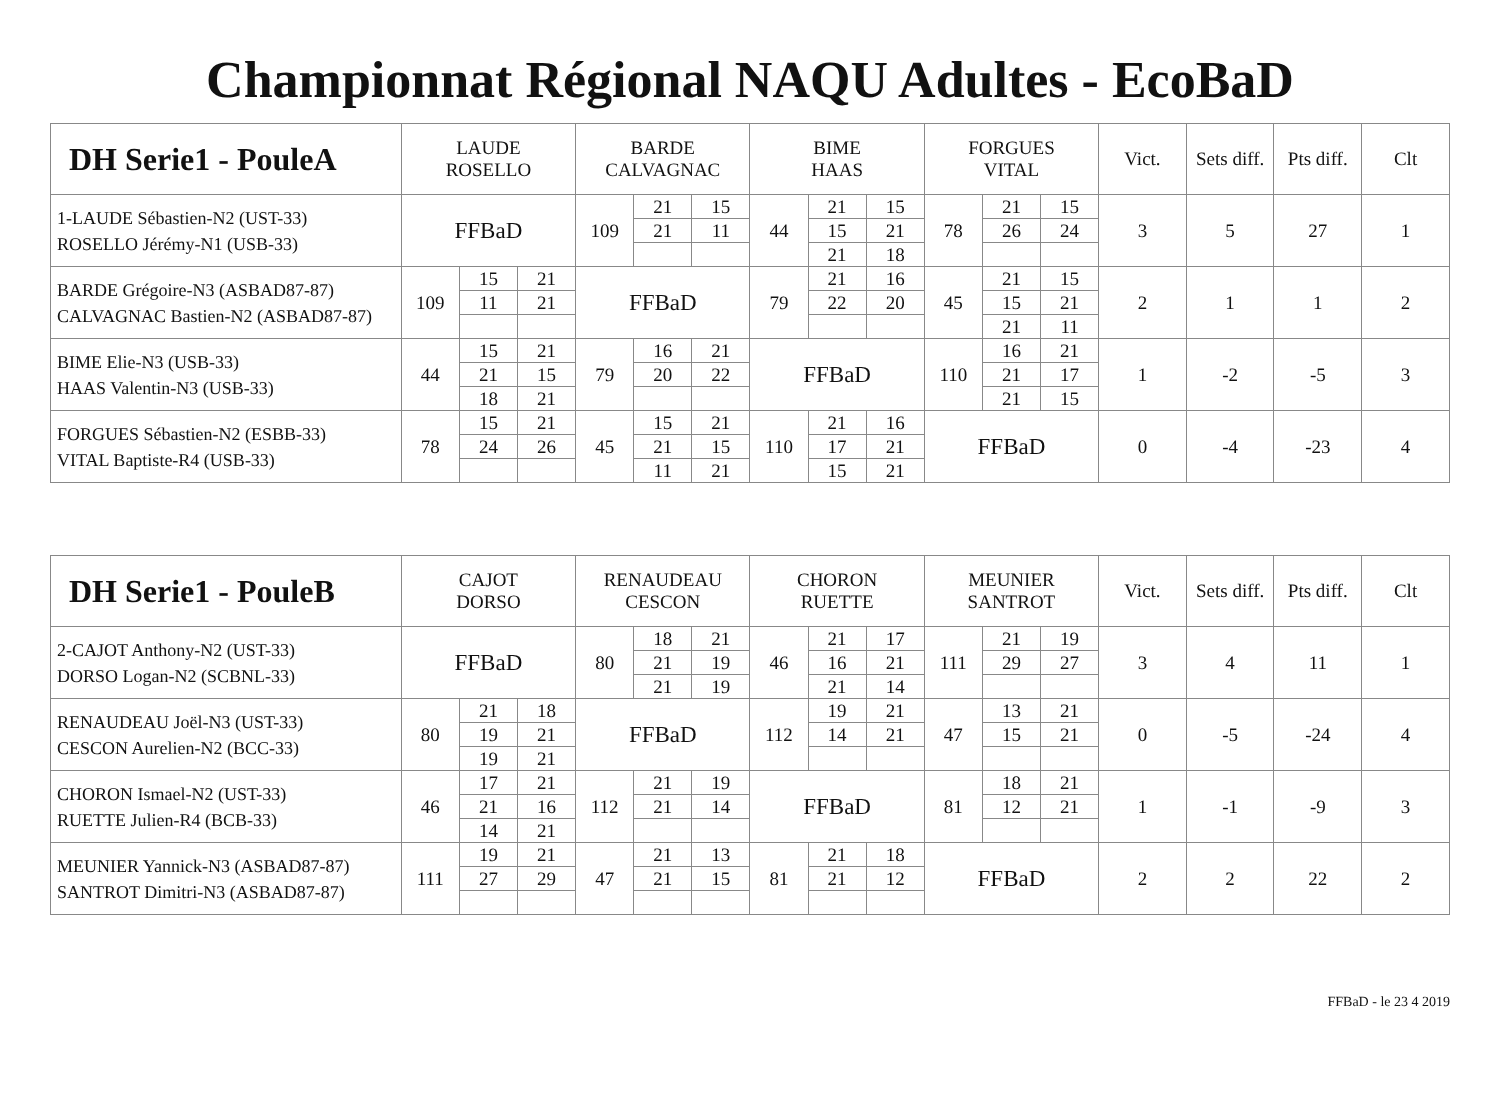Championnat Régional NAQU Adultes - EcoBaD
| DH Serie1 - PouleA | LAUDE ROSELLO | | | BARDE CALVAGNAC | | | BIME HAAS | | | FORGUES VITAL | | | Vict. | Sets diff. | Pts diff. | Clt |
| --- | --- | --- | --- | --- | --- | --- | --- | --- | --- | --- | --- | --- | --- | --- | --- | --- |
| 1-LAUDE Sébastien-N2 (UST-33) ROSELLO Jérémy-N1 (USB-33) | FFBaD | | | 109 | 21 | 15 | 44 | 21 | 15 | 78 | 21 | 15 | 3 | 5 | 27 | 1 |
| | | | | | 21 | 11 | | 15 | 21 | | 26 | 24 | | | | |
| | | | | | | | | 21 | 18 | | | | | | | |
| BARDE Grégoire-N3 (ASBAD87-87) CALVAGNAC Bastien-N2 (ASBAD87-87) | 109 | 15 | 21 | FFBaD | | | 79 | 21 | 16 | 45 | 21 | 15 | 2 | 1 | 1 | 2 |
| | | 11 | 21 | | | | | 22 | 20 | | 15 | 21 | | | | |
| | | | | | | | | | | | 21 | 11 | | | | |
| BIME Elie-N3 (USB-33) HAAS Valentin-N3 (USB-33) | 44 | 15 | 21 | 79 | 16 | 21 | FFBaD | | | 110 | 16 | 21 | 1 | -2 | -5 | 3 |
| | | 21 | 15 | | 20 | 22 | | | | | 21 | 17 | | | | |
| | | 18 | 21 | | | | | | | | 21 | 15 | | | | |
| FORGUES Sébastien-N2 (ESBB-33) VITAL Baptiste-R4 (USB-33) | 78 | 15 | 21 | 45 | 15 | 21 | 110 | 21 | 16 | FFBaD | | | 0 | -4 | -23 | 4 |
| | | 24 | 26 | | 21 | 15 | | 17 | 21 | | | | | | | |
| | | | | | 11 | 21 | | 15 | 21 | | | | | | | |
| DH Serie1 - PouleB | CAJOT DORSO | | | RENAUDEAU CESCON | | | CHORON RUETTE | | | MEUNIER SANTROT | | | Vict. | Sets diff. | Pts diff. | Clt |
| --- | --- | --- | --- | --- | --- | --- | --- | --- | --- | --- | --- | --- | --- | --- | --- | --- |
| 2-CAJOT Anthony-N2 (UST-33) DORSO Logan-N2 (SCBNL-33) | FFBaD | | | 80 | 18 | 21 | 46 | 21 | 17 | 111 | 21 | 19 | 3 | 4 | 11 | 1 |
| | | | | | 21 | 19 | | 16 | 21 | | 29 | 27 | | | | |
| | | | | | 21 | 19 | | 21 | 14 | | | | | | | |
| RENAUDEAU Joël-N3 (UST-33) CESCON Aurelien-N2 (BCC-33) | 80 | 21 | 18 | FFBaD | | | 112 | 19 | 21 | 47 | 13 | 21 | 0 | -5 | -24 | 4 |
| | | 19 | 21 | | | | | 14 | 21 | | 15 | 21 | | | | |
| | | 19 | 21 | | | | | | | | | | | | | |
| CHORON Ismael-N2 (UST-33) RUETTE Julien-R4 (BCB-33) | 46 | 17 | 21 | 112 | 21 | 19 | FFBaD | | | 81 | 18 | 21 | 1 | -1 | -9 | 3 |
| | | 21 | 16 | | 21 | 14 | | | | | 12 | 21 | | | | |
| | | 14 | 21 | | | | | | | | | | | | | |
| MEUNIER Yannick-N3 (ASBAD87-87) SANTROT Dimitri-N3 (ASBAD87-87) | 111 | 19 | 21 | 47 | 21 | 13 | 81 | 21 | 18 | FFBaD | | | 2 | 2 | 22 | 2 |
| | | 27 | 29 | | 21 | 15 | | 21 | 12 | | | | | | | |
FFBaD - le 23 4 2019